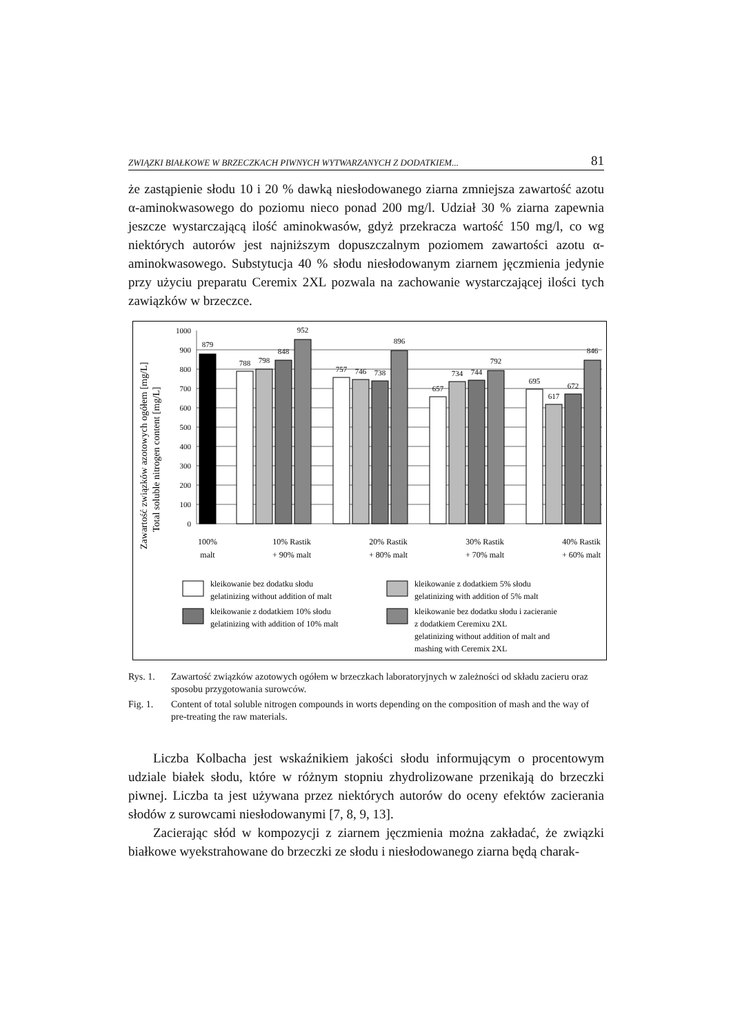ZWIĄZKI BIAŁKOWE W BRZECZKACH PIWNYCH WYTWARZANYCH Z DODATKIEM... 81
że zastąpienie słodu 10 i 20 % dawką niesłodowanego ziarna zmniejsza zawartość azotu α-aminokwasowego do poziomu nieco ponad 200 mg/l. Udział 30 % ziarna zapewnia jeszcze wystarczającą ilość aminokwasów, gdyż przekracza wartość 150 mg/l, co wg niektórych autorów jest najniższym dopuszczalnym poziomem zawartości azotu α-aminokwasowego. Substytucja 40 % słodu niesłodowanym ziarnem jęczmienia jedynie przy użyciu preparatu Ceremix 2XL pozwala na zachowanie wystarczającej ilości tych zawiązków w brzeczce.
Zawartość związków azotowych ogółem [mg/L]
Total soluble nitrogen content [mg/L]
1000
900
800
700
600
500
400
300
200
100
0
879
788
798
848
952
757
746
738
896
657
734
744
792
695
617
672
846
100%
malt
10% Rastik
+ 90% malt
20% Rastik
+ 80% malt
30% Rastik
+ 70% malt
40% Rastik
+ 60% malt
kleikowanie bez dodatku słodu
gelatinizing without addition of malt
kleikowanie z dodatkiem 5% słodu
gelatinizing with addition of 5% malt
kleikowanie z dodatkiem 10% słodu
gelatinizing with addition of 10% malt
kleikowanie bez dodatku słodu i zacieranie
z dodatkiem Ceremixu 2XL
gelatinizing without addition of malt and
mashing with Ceremix 2XL
Rys. 1. Zawartość związków azotowych ogółem w brzeczkach laboratoryjnych w zależności od składu zacieru oraz sposobu przygotowania surowców.
Fig. 1. Content of total soluble nitrogen compounds in worts depending on the composition of mash and the way of pre-treating the raw materials.
Liczba Kolbacha jest wskaźnikiem jakości słodu informującym o procentowym udziale białek słodu, które w różnym stopniu zhydrolizowane przenikają do brzeczki piwnej. Liczba ta jest używana przez niektórych autorów do oceny efektów zacierania słodów z surowcami niesłodowanymi [7, 8, 9, 13].
Zacierając słód w kompozycji z ziarnem jęczmienia można zakładać, że związki białkowe wyekstrahowane do brzeczki ze słodu i niesłodowanego ziarna będą charak-